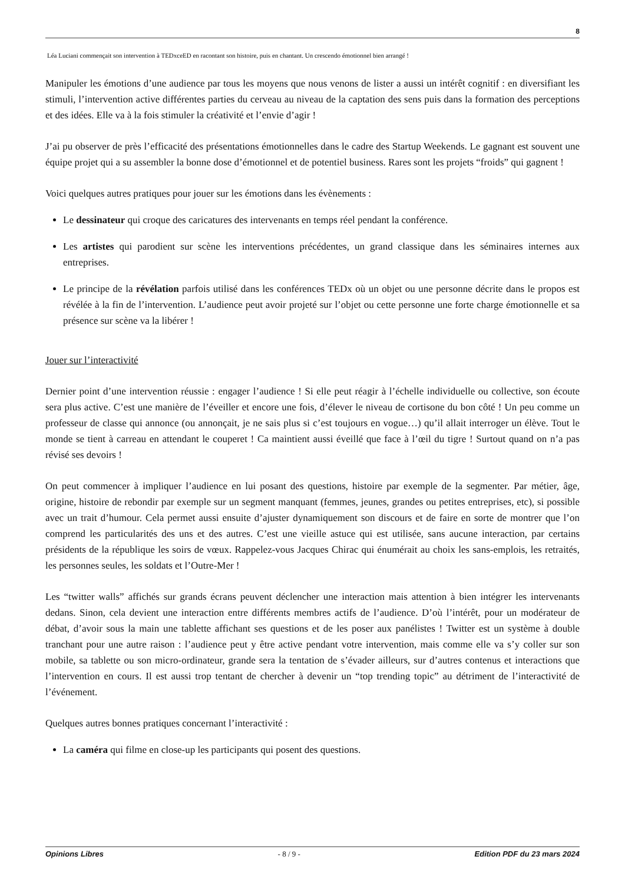8
Léa Luciani commençait son intervention à TEDxceED en racontant son histoire, puis en chantant. Un crescendo émotionnel bien arrangé !
Manipuler les émotions d’une audience par tous les moyens que nous venons de lister a aussi un intérêt cognitif : en diversifiant les stimuli, l’intervention active différentes parties du cerveau au niveau de la captation des sens puis dans la formation des perceptions et des idées. Elle va à la fois stimuler la créativité et l’envie d’agir !
J’ai pu observer de près l’efficacité des présentations émotionnelles dans le cadre des Startup Weekends. Le gagnant est souvent une équipe projet qui a su assembler la bonne dose d’émotionnel et de potentiel business. Rares sont les projets “froids” qui gagnent !
Voici quelques autres pratiques pour jouer sur les émotions dans les évènements :
Le dessinateur qui croque des caricatures des intervenants en temps réel pendant la conférence.
Les artistes qui parodient sur scène les interventions précédentes, un grand classique dans les séminaires internes aux entreprises.
Le principe de la révélation parfois utilisé dans les conférences TEDx où un objet ou une personne décrite dans le propos est révélée à la fin de l’intervention. L’audience peut avoir projeté sur l’objet ou cette personne une forte charge émotionnelle et sa présence sur scène va la libérer !
Jouer sur l’interactivité
Dernier point d’une intervention réussie : engager l’audience ! Si elle peut réagir à l’échelle individuelle ou collective, son écoute sera plus active. C’est une manière de l’éveiller et encore une fois, d’élever le niveau de cortisone du bon côté ! Un peu comme un professeur de classe qui annonce (ou annonçait, je ne sais plus si c’est toujours en vogue…) qu’il allait interroger un élève. Tout le monde se tient à carreau en attendant le couperet ! Ca maintient aussi éveillé que face à l’œil du tigre ! Surtout quand on n’a pas révisé ses devoirs !
On peut commencer à impliquer l’audience en lui posant des questions, histoire par exemple de la segmenter. Par métier, âge, origine, histoire de rebondir par exemple sur un segment manquant (femmes, jeunes, grandes ou petites entreprises, etc), si possible avec un trait d’humour. Cela permet aussi ensuite d’ajuster dynamiquement son discours et de faire en sorte de montrer que l’on comprend les particularités des uns et des autres. C’est une vieille astuce qui est utilisée, sans aucune interaction, par certains présidents de la république les soirs de vœux. Rappelez-vous Jacques Chirac qui énumérait au choix les sans-emplois, les retraités, les personnes seules, les soldats et l’Outre-Mer !
Les “twitter walls” affichés sur grands écrans peuvent déclencher une interaction mais attention à bien intégrer les intervenants dedans. Sinon, cela devient une interaction entre différents membres actifs de l’audience. D’où l’intérêt, pour un modérateur de débat, d’avoir sous la main une tablette affichant ses questions et de les poser aux panélistes ! Twitter est un système à double tranchant pour une autre raison : l’audience peut y être active pendant votre intervention, mais comme elle va s’y coller sur son mobile, sa tablette ou son micro-ordinateur, grande sera la tentation de s’évader ailleurs, sur d’autres contenus et interactions que l’intervention en cours. Il est aussi trop tentant de chercher à devenir un “top trending topic” au détriment de l’interactivité de l’événement.
Quelques autres bonnes pratiques concernant l’interactivité :
La caméra qui filme en close-up les participants qui posent des questions.
Opinions Libres - 8 / 9 - Edition PDF du 23 mars 2024